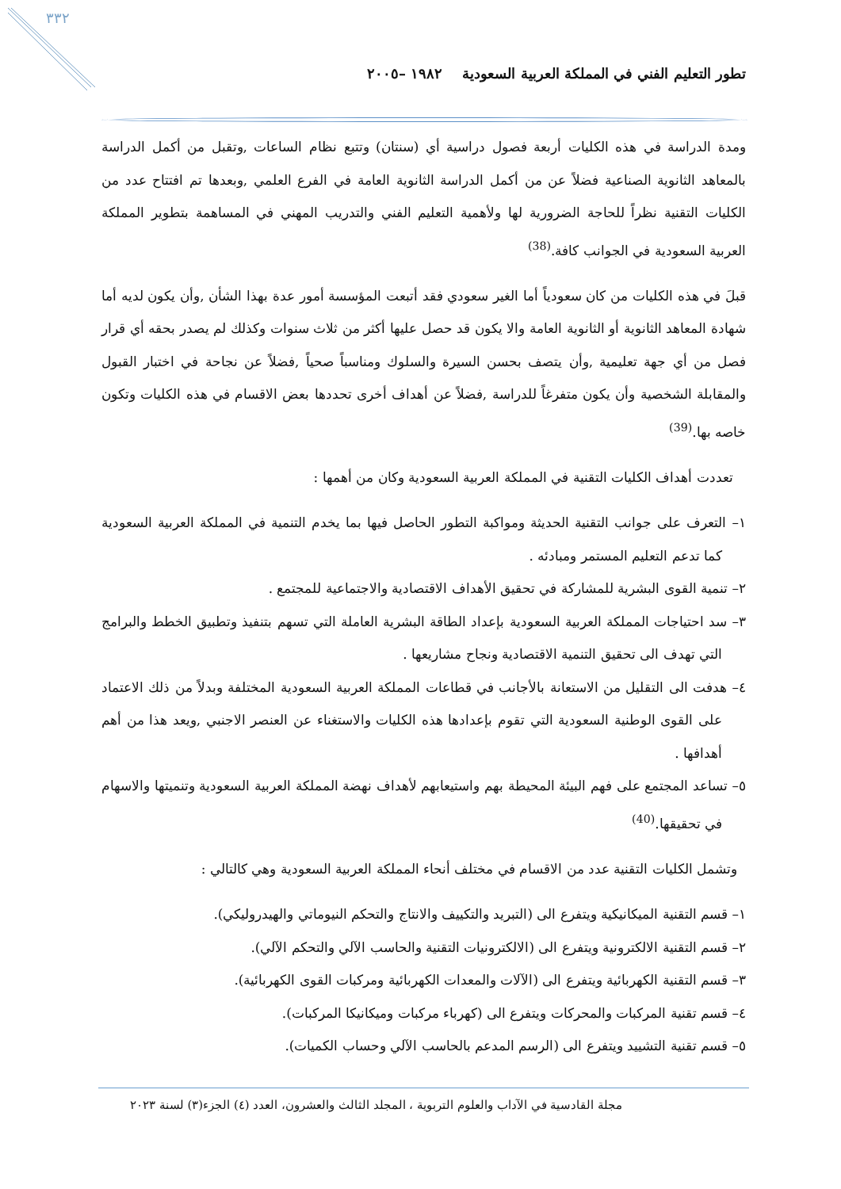٣٣٢
تطور التعليم الفني في المملكة العربية السعودية ١٩٨٢ –٢٠٠٥
ومدة الدراسة في هذه الكليات أربعة فصول دراسية أي (سنتان) وتتبع نظام الساعات ,وتقبل من أكمل الدراسة بالمعاهد الثانوية الصناعية فضلاً عن من أكمل الدراسة الثانوية العامة في الفرع العلمي ,وبعدها تم افتتاح عدد من الكليات التقنية نظراً للحاجة الضرورية لها ولأهمية التعليم الفني والتدريب المهني في المساهمة بتطوير المملكة العربية السعودية في الجوانب كافة.<sup>(38)</sup>
قبلَ في هذه الكليات من كان سعودياً أما الغير سعودي فقد أتبعت المؤسسة أمور عدة بهذا الشأن ,وأن يكون لديه أما شهادة المعاهد الثانوية أو الثانوية العامة والا يكون قد حصل عليها أكثر من ثلاث سنوات وكذلك لم يصدر بحقه أي قرار فصل من أي جهة تعليمية ,وأن يتصف بحسن السيرة والسلوك ومناسباً صحياً ,فضلاً عن نجاحة في اختبار القبول والمقابلة الشخصية وأن يكون متفرغاً للدراسة ,فضلاً عن أهداف أخرى تحددها بعض الاقسام في هذه الكليات وتكون خاصه بها.<sup>(39)</sup>
تعددت أهداف الكليات التقنية في المملكة العربية السعودية وكان من أهمها :
١– التعرف على جوانب التقنية الحديثة ومواكبة التطور الحاصل فيها بما يخدم التنمية في المملكة العربية السعودية كما تدعم التعليم المستمر ومبادئه .
٢– تنمية القوى البشرية للمشاركة في تحقيق الأهداف الاقتصادية والاجتماعية للمجتمع .
٣– سد احتياجات المملكة العربية السعودية بإعداد الطاقة البشرية العاملة التي تسهم بتنفيذ وتطبيق الخطط والبرامج التي تهدف الى تحقيق التنمية الاقتصادية ونجاح مشاريعها .
٤– هدفت الى التقليل من الاستعانة بالأجانب في قطاعات المملكة العربية السعودية المختلفة وبدلاً من ذلك الاعتماد على القوى الوطنية السعودية التي تقوم بإعدادها هذه الكليات والاستغناء عن العنصر الاجنبي ,ويعد هذا من أهم أهدافها .
٥– تساعد المجتمع على فهم البيئة المحيطة بهم واستيعابهم لأهداف نهضة المملكة العربية السعودية وتنميتها والاسهام في تحقيقها.<sup>(40)</sup>
وتشمل الكليات التقنية عدد من الاقسام في مختلف أنحاء المملكة العربية السعودية وهي كالتالي :
١– قسم التقنية الميكانيكية ويتفرع الى (التبريد والتكييف والانتاج والتحكم النيوماتي والهيدروليكي).
٢– قسم التقنية الالكترونية ويتفرع الى (الالكترونيات التقنية والحاسب الآلي والتحكم الآلي).
٣– قسم التقنية الكهربائية ويتفرع الى (الآلات والمعدات الكهربائية ومركبات القوى الكهربائية).
٤– قسم تقنية المركبات والمحركات ويتفرع الى (كهرباء مركبات وميكانيكا المركبات).
٥– قسم تقنية التشييد ويتفرع الى (الرسم المدعم بالحاسب الآلي وحساب الكميات).
مجلة القادسية في الآداب والعلوم التربوية ، المجلد الثالث والعشرون، العدد (٤) الجزء(٣) لسنة ٢٠٢٣